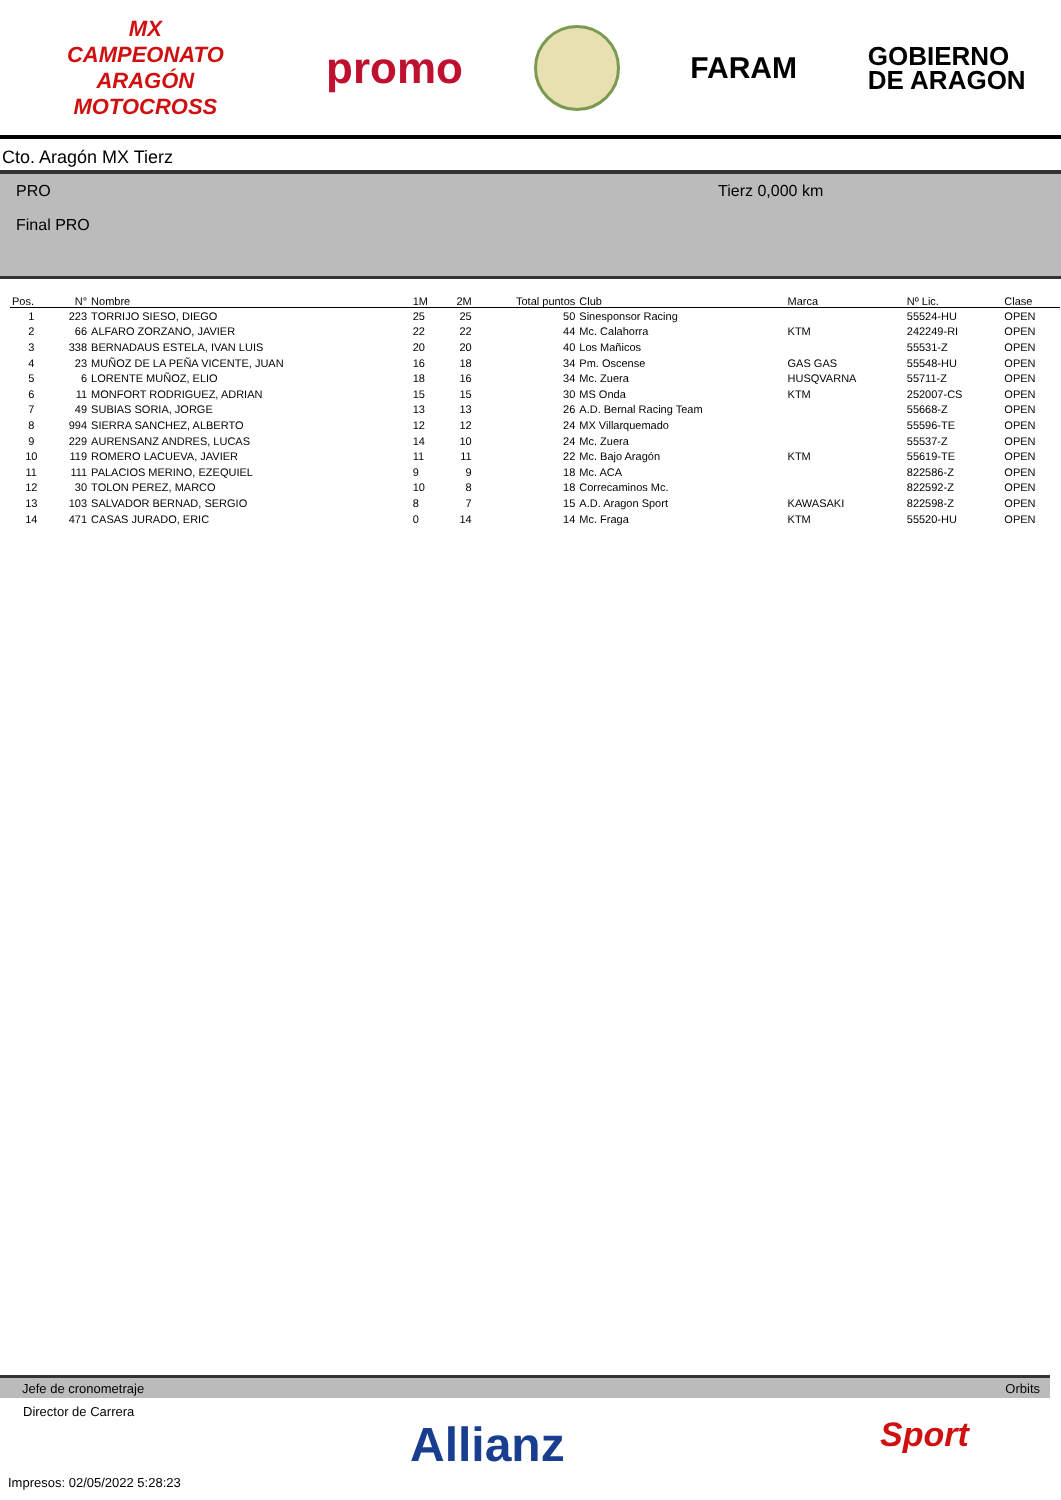MX
CAMPEONATO ARAGÓN MOTOCROSS
promo
FARAM
GOBIERNO
DE ARAGON
Cto. Aragón MX Tierz
PRO
Final PRO
Tierz 0,000 km
| Pos. | N° | Nombre | 1M | 2M | Total puntos | Club | Marca | Nº Lic. | Clase |
| --- | --- | --- | --- | --- | --- | --- | --- | --- | --- |
| 1 | 223 | TORRIJO SIESO, DIEGO | 25 | 25 | 50 | Sinesponsor Racing | | 55524-HU | OPEN |
| 2 | 66 | ALFARO ZORZANO, JAVIER | 22 | 22 | 44 | Mc. Calahorra | KTM | 242249-RI | OPEN |
| 3 | 338 | BERNADAUS ESTELA, IVAN LUIS | 20 | 20 | 40 | Los Mañicos | | 55531-Z | OPEN |
| 4 | 23 | MUÑOZ DE LA PEÑA VICENTE, JUAN | 16 | 18 | 34 | Pm. Oscense | GAS GAS | 55548-HU | OPEN |
| 5 | 6 | LORENTE MUÑOZ, ELIO | 18 | 16 | 34 | Mc. Zuera | HUSQVARNA | 55711-Z | OPEN |
| 6 | 11 | MONFORT RODRIGUEZ, ADRIAN | 15 | 15 | 30 | MS Onda | KTM | 252007-CS | OPEN |
| 7 | 49 | SUBIAS SORIA, JORGE | 13 | 13 | 26 | A.D. Bernal Racing Team | | 55668-Z | OPEN |
| 8 | 994 | SIERRA SANCHEZ, ALBERTO | 12 | 12 | 24 | MX Villarquemado | | 55596-TE | OPEN |
| 9 | 229 | AURENSANZ ANDRES, LUCAS | 14 | 10 | 24 | Mc. Zuera | | 55537-Z | OPEN |
| 10 | 119 | ROMERO LACUEVA, JAVIER | 11 | 11 | 22 | Mc. Bajo Aragón | KTM | 55619-TE | OPEN |
| 11 | 111 | PALACIOS MERINO, EZEQUIEL | 9 | 9 | 18 | Mc. ACA | | 822586-Z | OPEN |
| 12 | 30 | TOLON PEREZ, MARCO | 10 | 8 | 18 | Correcaminos Mc. | | 822592-Z | OPEN |
| 13 | 103 | SALVADOR BERNAD, SERGIO | 8 | 7 | 15 | A.D. Aragon Sport | KAWASAKI | 822598-Z | OPEN |
| 14 | 471 | CASAS JURADO, ERIC | 0 | 14 | 14 | Mc. Fraga | KTM | 55520-HU | OPEN |
Jefe de cronometraje Orbits
Director de Carrera
Allianz Sport
Impresos: 02/05/2022 5:28:23